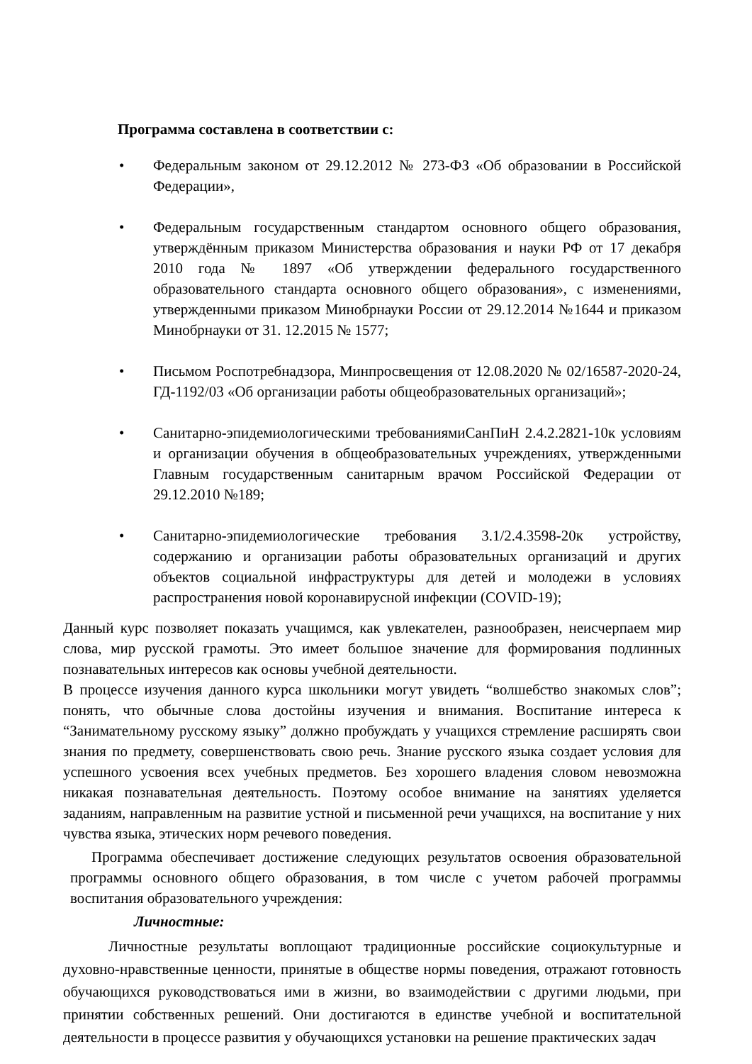Программа составлена в соответствии с:
• Федеральным законом от 29.12.2012 № 273-ФЗ «Об образовании в Российской Федерации»,
• Федеральным государственным стандартом основного общего образования, утверждённым приказом Министерства образования и науки РФ от 17 декабря 2010 года № 1897 «Об утверждении федерального государственного образовательного стандарта основного общего образования», с изменениями, утвержденными приказом Минобрнауки России от 29.12.2014 №1644 и приказом Минобрнауки от 31. 12.2015 № 1577;
• Письмом Роспотребнадзора, Минпросвещения от 12.08.2020 № 02/16587-2020-24, ГД-1192/03 «Об организации работы общеобразовательных организаций»;
• Санитарно-эпидемиологическими требованиямиСанПиН 2.4.2.2821-10к условиям и организации обучения в общеобразовательных учреждениях, утвержденными Главным государственным санитарным врачом Российской Федерации от 29.12.2010 №189;
• Санитарно-эпидемиологические требования 3.1/2.4.3598-20к устройству, содержанию и организации работы образовательных организаций и других объектов социальной инфраструктуры для детей и молодежи в условиях распространения новой коронавирусной инфекции (COVID-19);
Данный курс позволяет показать учащимся, как увлекателен, разнообразен, неисчерпаем мир слова, мир русской грамоты. Это имеет большое значение для формирования подлинных познавательных интересов как основы учебной деятельности.
В процессе изучения данного курса школьники могут увидеть “волшебство знакомых слов”; понять, что обычные слова достойны изучения и внимания. Воспитание интереса к “Занимательному русскому языку” должно пробуждать у учащихся стремление расширять свои знания по предмету, совершенствовать свою речь. Знание русского языка создает условия для успешного усвоения всех учебных предметов. Без хорошего владения словом невозможна никакая познавательная деятельность. Поэтому особое внимание на занятиях уделяется заданиям, направленным на развитие устной и письменной речи учащихся, на воспитание у них чувства языка, этических норм речевого поведения.
Программа обеспечивает достижение следующих результатов освоения образовательной программы основного общего образования, в том числе с учетом рабочей программы воспитания образовательного учреждения:
Личностные:
Личностные результаты воплощают традиционные российские социокультурные и духовно-нравственные ценности, принятые в обществе нормы поведения, отражают готовность обучающихся руководствоваться ими в жизни, во взаимодействии с другими людьми, при принятии собственных решений. Они достигаются в единстве учебной и воспитательной деятельности в процессе развития у обучающихся установки на решение практических задач